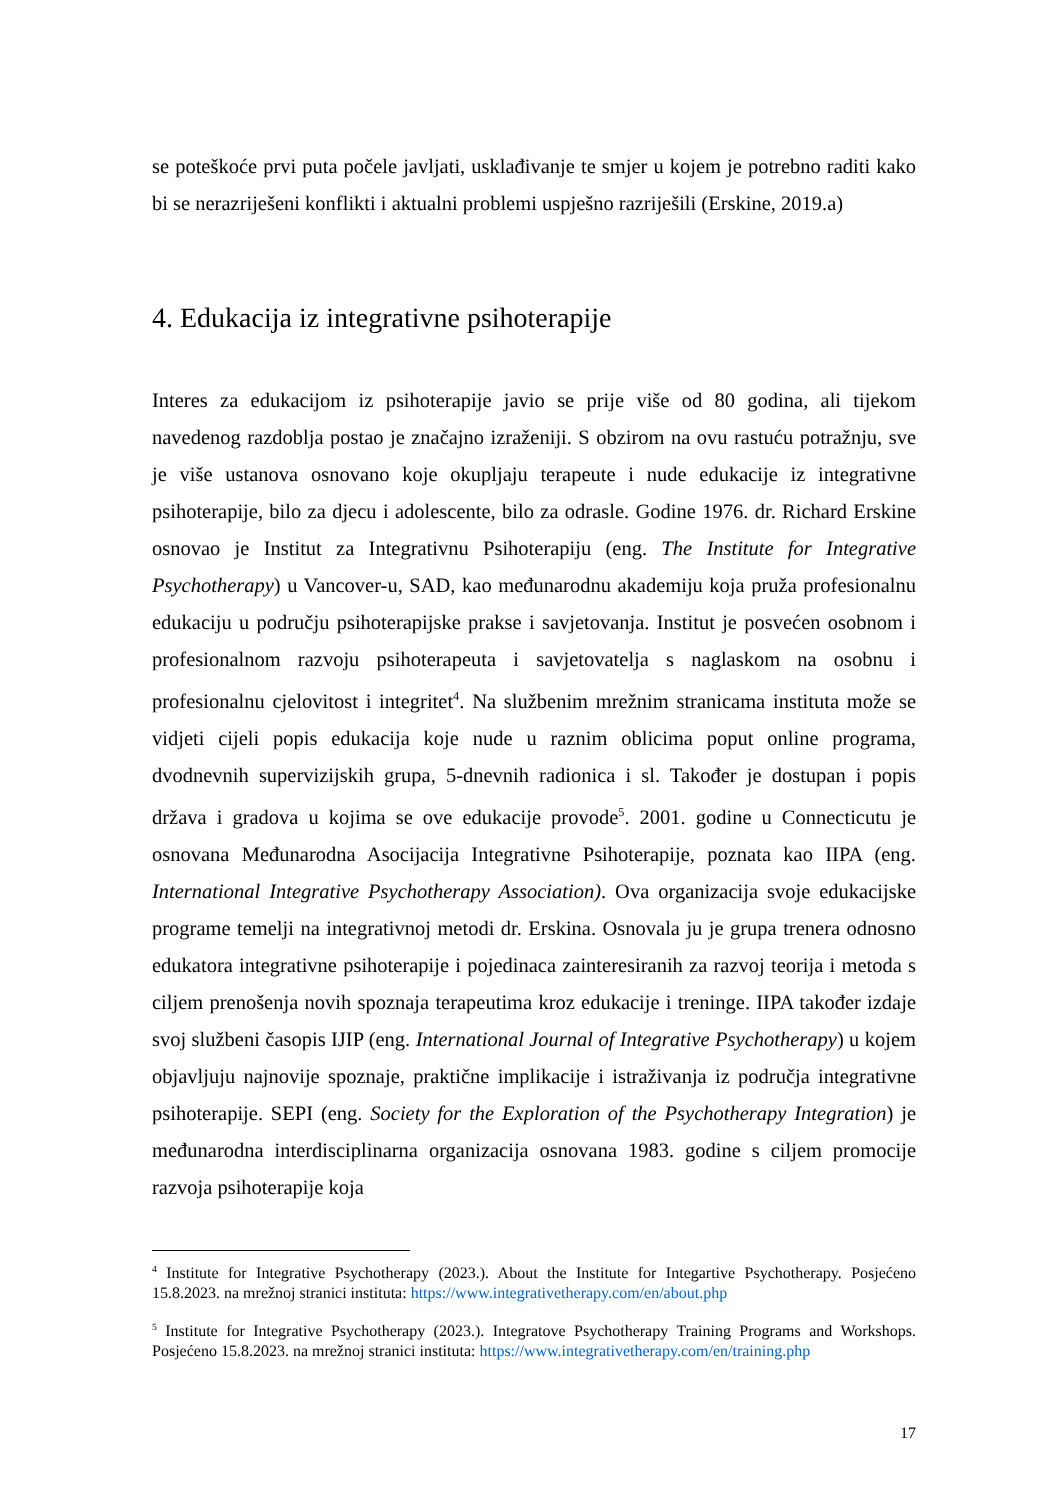se poteškoće prvi puta počele javljati, usklađivanje te smjer u kojem je potrebno raditi kako bi se nerazriješeni konflikti i aktualni problemi uspješno razriješili (Erskine, 2019.a)
4. Edukacija iz integrativne psihoterapije
Interes za edukacijom iz psihoterapije javio se prije više od 80 godina, ali tijekom navedenog razdoblja postao je značajno izraženiji. S obzirom na ovu rastuću potražnju, sve je više ustanova osnovano koje okupljaju terapeute i nude edukacije iz integrativne psihoterapije, bilo za djecu i adolescente, bilo za odrasle. Godine 1976. dr. Richard Erskine osnovao je Institut za Integrativnu Psihoterapiju (eng. The Institute for Integrative Psychotherapy) u Vancover-u, SAD, kao međunarodnu akademiju koja pruža profesionalnu edukaciju u području psihoterapijske prakse i savjetovanja. Institut je posvećen osobnom i profesionalnom razvoju psihoterapeuta i savjetovatelja s naglaskom na osobnu i profesionalnu cjelovitost i integritet<sup>4</sup>. Na službenim mrežnim stranicama instituta može se vidjeti cijeli popis edukacija koje nude u raznim oblicima poput online programa, dvodnevnih supervizijskih grupa, 5-dnevnih radionica i sl. Također je dostupan i popis država i gradova u kojima se ove edukacije provode<sup>5</sup>. 2001. godine u Connecticutu je osnovana Međunarodna Asocijacija Integrativne Psihoterapije, poznata kao IIPA (eng. International Integrative Psychotherapy Association). Ova organizacija svoje edukacijske programe temelji na integrativnoj metodi dr. Erskina. Osnovala ju je grupa trenera odnosno edukatora integrativne psihoterapije i pojedinaca zainteresiranih za razvoj teorija i metoda s ciljem prenošenja novih spoznaja terapeutima kroz edukacije i treninge. IIPA također izdaje svoj službeni časopis IJIP (eng. International Journal of Integrative Psychotherapy) u kojem objavljuju najnovije spoznaje, praktične implikacije i istraživanja iz područja integrativne psihoterapije. SEPI (eng. Society for the Exploration of the Psychotherapy Integration) je međunarodna interdisciplinarna organizacija osnovana 1983. godine s ciljem promocije razvoja psihoterapije koja
<sup>4</sup> Institute for Integrative Psychotherapy (2023.). About the Institute for Integartive Psychotherapy. Posjećeno 15.8.2023. na mrežnoj stranici instituta: https://www.integrativetherapy.com/en/about.php
<sup>5</sup> Institute for Integrative Psychotherapy (2023.). Integratove Psychotherapy Training Programs and Workshops. Posjećeno 15.8.2023. na mrežnoj stranici instituta: https://www.integrativetherapy.com/en/training.php
17